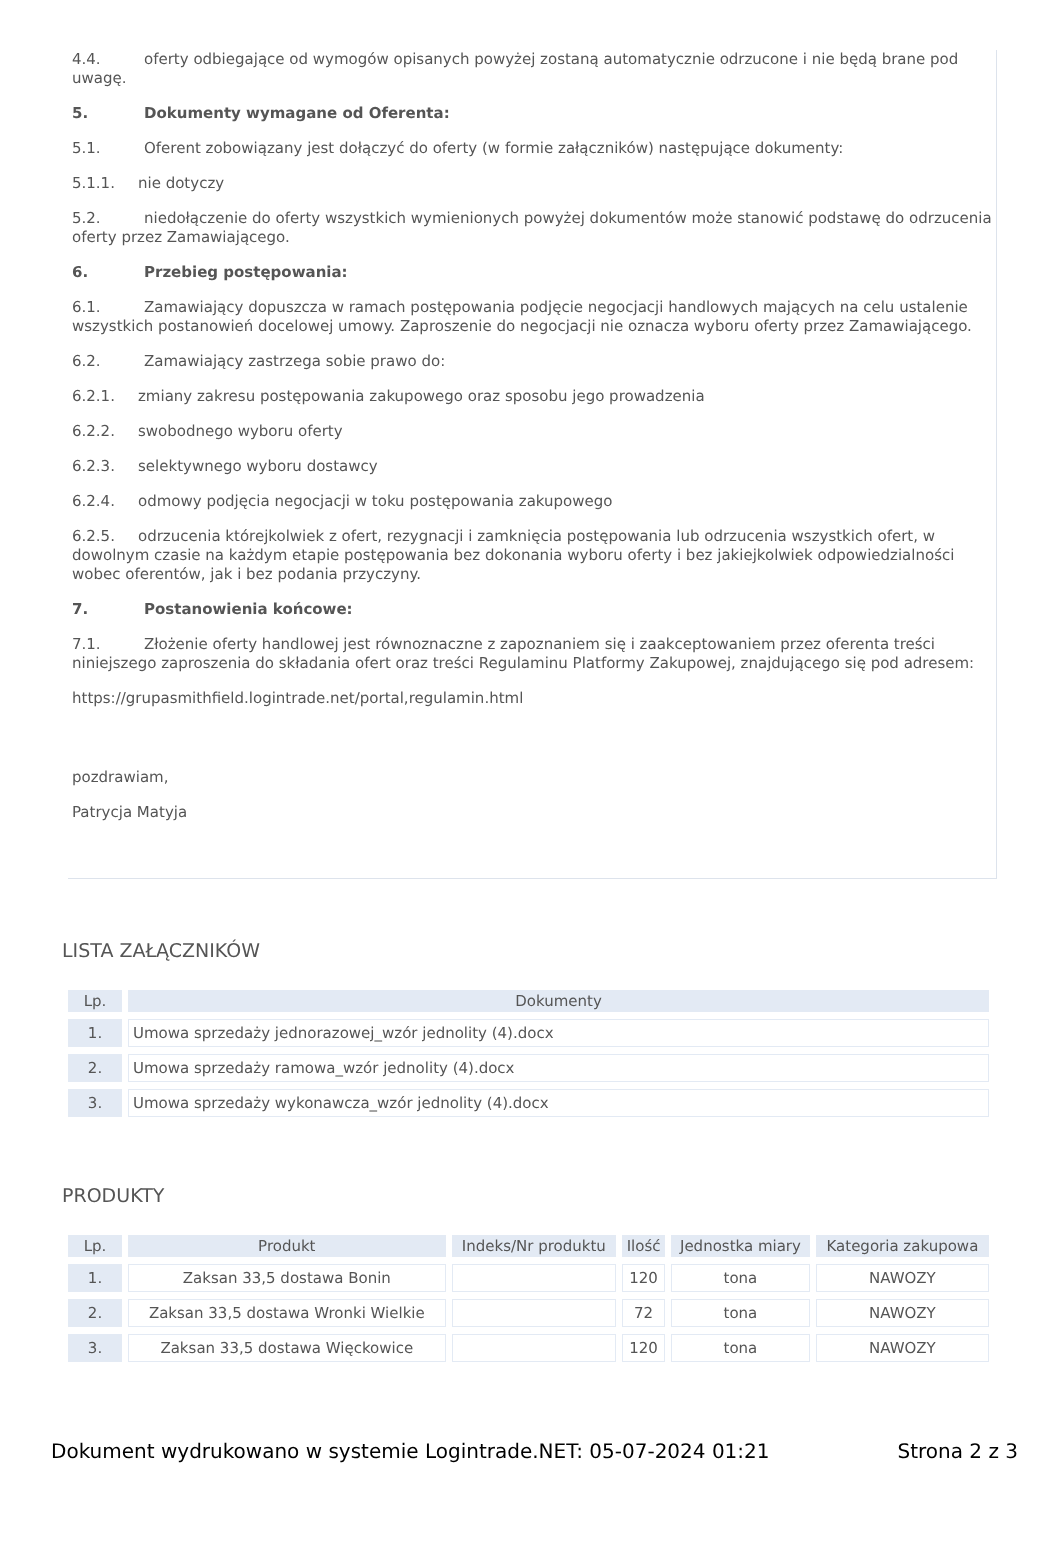4.4. oferty odbiegające od wymogów opisanych powyżej zostaną automatycznie odrzucone i nie będą brane pod uwagę.
5. Dokumenty wymagane od Oferenta:
5.1. Oferent zobowiązany jest dołączyć do oferty (w formie załączników) następujące dokumenty:
5.1.1. nie dotyczy
5.2. niedołączenie do oferty wszystkich wymienionych powyżej dokumentów może stanowić podstawę do odrzucenia oferty przez Zamawiającego.
6. Przebieg postępowania:
6.1. Zamawiający dopuszcza w ramach postępowania podjęcie negocjacji handlowych mających na celu ustalenie wszystkich postanowień docelowej umowy. Zaproszenie do negocjacji nie oznacza wyboru oferty przez Zamawiającego.
6.2. Zamawiający zastrzega sobie prawo do:
6.2.1. zmiany zakresu postępowania zakupowego oraz sposobu jego prowadzenia
6.2.2. swobodnego wyboru oferty
6.2.3. selektywnego wyboru dostawcy
6.2.4. odmowy podjęcia negocjacji w toku postępowania zakupowego
6.2.5. odrzucenia którejkolwiek z ofert, rezygnacji i zamknięcia postępowania lub odrzucenia wszystkich ofert, w dowolnym czasie na każdym etapie postępowania bez dokonania wyboru oferty i bez jakiejkolwiek odpowiedzialności wobec oferentów, jak i bez podania przyczyny.
7. Postanowienia końcowe:
7.1. Złożenie oferty handlowej jest równoznaczne z zapoznaniem się i zaakceptowaniem przez oferenta treści niniejszego zaproszenia do składania ofert oraz treści Regulaminu Platformy Zakupowej, znajdującego się pod adresem:
https://grupasmithfield.logintrade.net/portal,regulamin.html
pozdrawiam,
Patrycja Matyja
LISTA ZAŁĄCZNIKÓW
| Lp. | Dokumenty |
| --- | --- |
| 1. | Umowa sprzedaży jednorazowej_wzór jednolity (4).docx |
| 2. | Umowa sprzedaży ramowa_wzór jednolity (4).docx |
| 3. | Umowa sprzedaży wykonawcza_wzór jednolity (4).docx |
PRODUKTY
| Lp. | Produkt | Indeks/Nr produktu | Ilość | Jednostka miary | Kategoria zakupowa |
| --- | --- | --- | --- | --- | --- |
| 1. | Zaksan 33,5 dostawa Bonin | | 120 | tona | NAWOZY |
| 2. | Zaksan 33,5 dostawa Wronki Wielkie | | 72 | tona | NAWOZY |
| 3. | Zaksan 33,5 dostawa Więckowice | | 120 | tona | NAWOZY |
Dokument wydrukowano w systemie Logintrade.NET: 05-07-2024 01:21 Strona 2 z 3